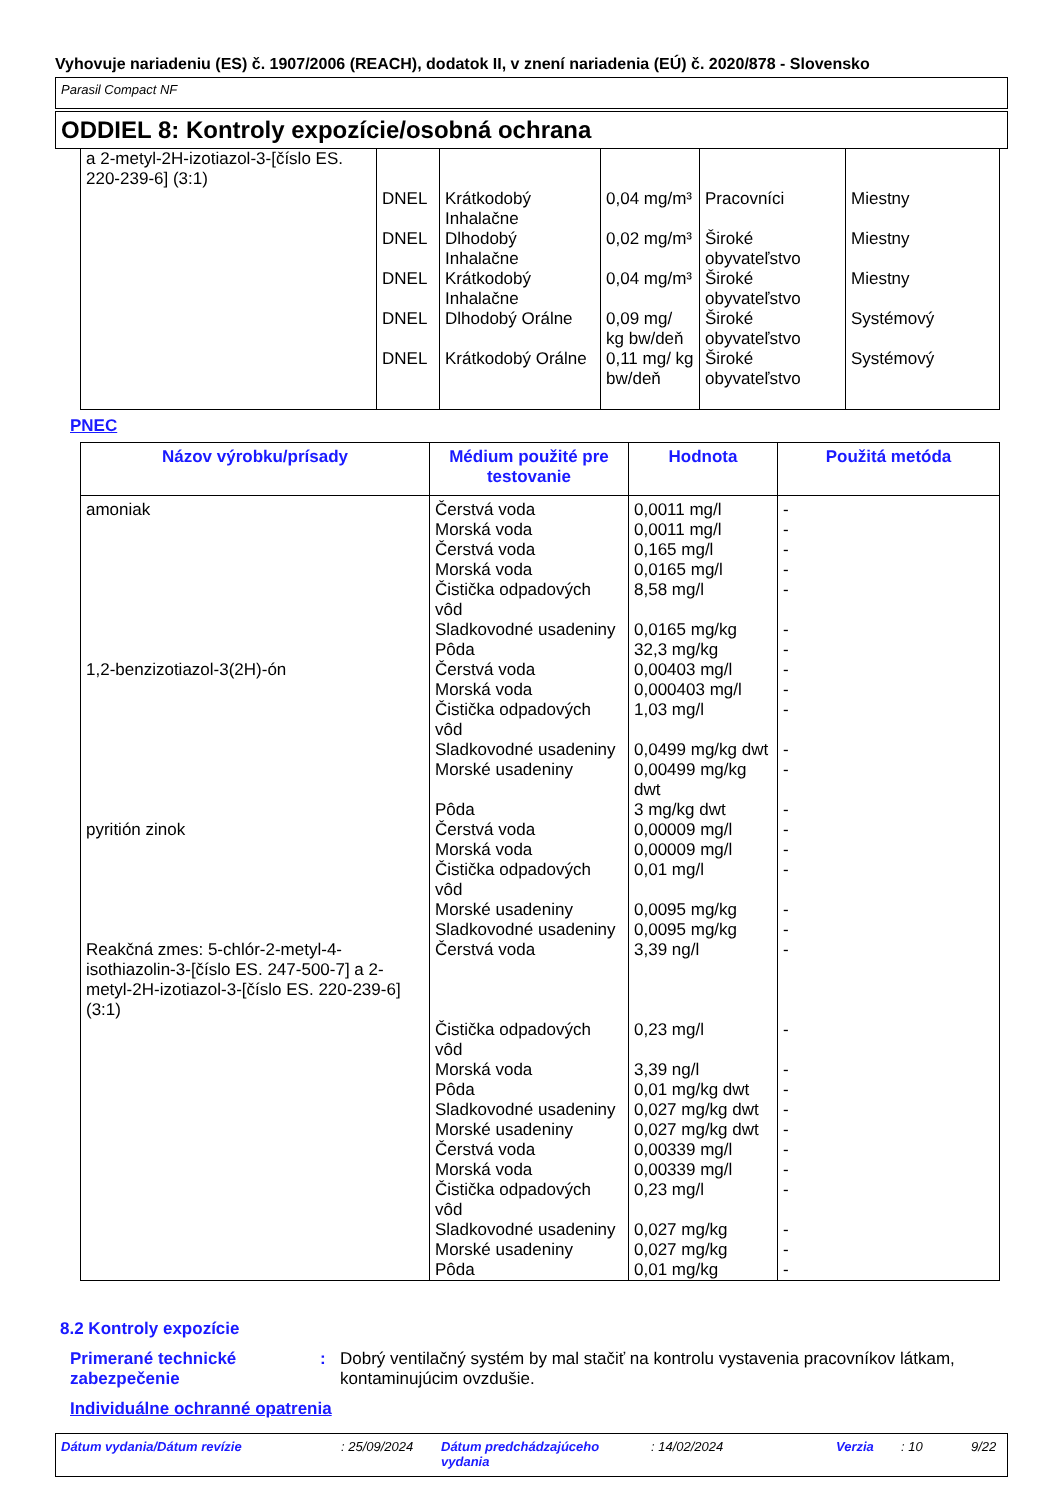Vyhovuje nariadeniu (ES) č. 1907/2006 (REACH), dodatok II, v znení nariadenia (EÚ) č. 2020/878 - Slovensko
Parasil Compact NF
ODDIEL 8: Kontroly expozície/osobná ochrana
| a 2-metyl-2H-izotiazol-3-[číslo ES. 220-239-6] (3:1) | DNEL DNEL DNEL DNEL DNEL | Krátkodobý Inhalačne Dlhodobý Inhalačne Krátkodobý Inhalačne Dlhodobý Orálne Krátkodobý Orálne | 0,04 mg/m³ 0,02 mg/m³ 0,04 mg/m³ 0,09 mg/ kg bw/deň 0,11 mg/ kg bw/deň | Pracovníci Široké obyvateľstvo Široké obyvateľstvo Široké obyvateľstvo Široké obyvateľstvo | Miestny Miestny Miestny Systémový Systémový |
PNEC
| Názov výrobku/prísady | Médium použité pre testovanie | Hodnota | Použitá metóda |
| --- | --- | --- | --- |
| amoniak 1,2-benzizotiazol-3(2H)-ón pyritión zinok Reakčná zmes: 5-chlór-2-metyl-4-isothiazolin-3-[číslo ES. 247-500-7] a 2-metyl-2H-izotiazol-3-[číslo ES. 220-239-6] (3:1) | Čerstvá voda Morská voda Čerstvá voda Morská voda Čistička odpadových vôd Sladkovodné usadeniny Pôda Čerstvá voda Morská voda Čistička odpadových vôd Sladkovodné usadeniny Morské usadeniny Pôda Čerstvá voda Morská voda Čistička odpadových vôd Morské usadeniny Sladkovodné usadeniny Čerstvá voda Čistička odpadových vôd Morská voda Pôda Sladkovodné usadeniny Morské usadeniny Čerstvá voda Morská voda Čistička odpadových vôd Sladkovodné usadeniny Morské usadeniny Pôda | 0,0011 mg/l 0,0011 mg/l 0,165 mg/l 0,0165 mg/l 8,58 mg/l 0,0165 mg/kg 32,3 mg/kg 0,00403 mg/l 0,000403 mg/l 1,03 mg/l 0,0499 mg/kg dwt 0,00499 mg/kg dwt 3 mg/kg dwt 0,00009 mg/l 0,00009 mg/l 0,01 mg/l 0,0095 mg/kg 0,0095 mg/kg 3,39 ng/l 0,23 mg/l 3,39 ng/l 0,01 mg/kg dwt 0,027 mg/kg dwt 0,027 mg/kg dwt 0,00339 mg/l 0,00339 mg/l 0,23 mg/l 0,027 mg/kg 0,027 mg/kg 0,01 mg/kg | - - - - - - - - - - - - - - - - - - - - - - - - - - - - - - |
8.2 Kontroly expozície
Primerané technické zabezpečenie
: Dobrý ventilačný systém by mal stačiť na kontrolu vystavenia pracovníkov látkam, kontaminujúcim ovzdušie.
Individuálne ochranné opatrenia
Dátum vydania/Dátum revízie: 25/09/2024 Dátum predchádzajúceho vydania: 14/02/2024 Verzia: 10 9/22